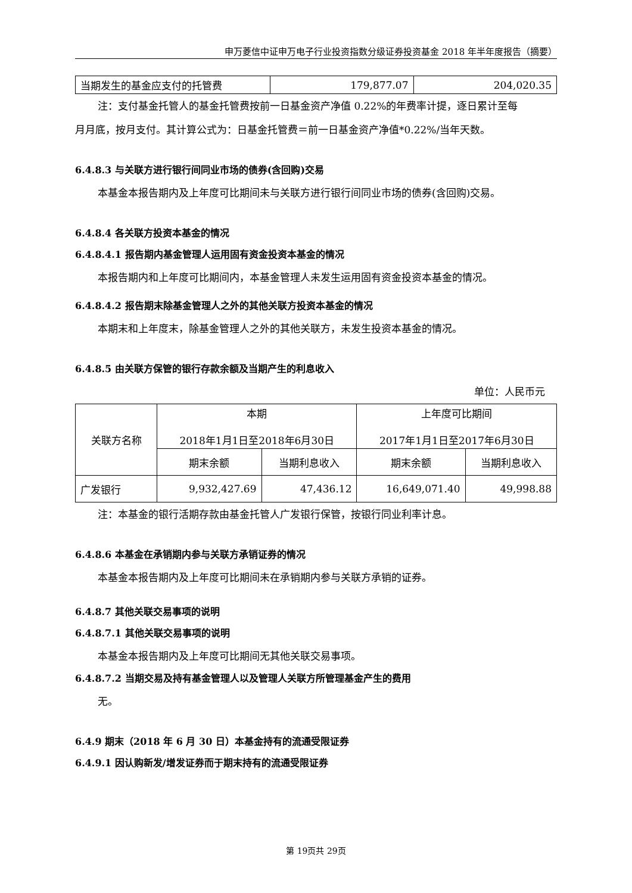申万菱信中证申万电子行业投资指数分级证券投资基金 2018 年半年度报告（摘要）
| 当期发生的基金应支付的托管费 | 179,877.07 | 204,020.35 |
注：支付基金托管人的基金托管费按前一日基金资产净值 0.22%的年费率计提，逐日累计至每
月月底，按月支付。其计算公式为：日基金托管费＝前一日基金资产净值*0.22%/当年天数。
6.4.8.3 与关联方进行银行间同业市场的债券(含回购)交易
本基金本报告期内及上年度可比期间未与关联方进行银行间同业市场的债券(含回购)交易。
6.4.8.4 各关联方投资本基金的情况
6.4.8.4.1 报告期内基金管理人运用固有资金投资本基金的情况
本报告期内和上年度可比期间内，本基金管理人未发生运用固有资金投资本基金的情况。
6.4.8.4.2 报告期末除基金管理人之外的其他关联方投资本基金的情况
本期末和上年度末，除基金管理人之外的其他关联方，未发生投资本基金的情况。
6.4.8.5 由关联方保管的银行存款余额及当期产生的利息收入
单位：人民币元
| 关联方名称 | 本期 2018年1月1日至2018年6月30日 | | 上年度可比期间 2017年1月1日至2017年6月30日 | |
| | 期末余额 | 当期利息收入 | 期末余额 | 当期利息收入 |
| 广发银行 | 9,932,427.69 | 47,436.12 | 16,649,071.40 | 49,998.88 |
注：本基金的银行活期存款由基金托管人广发银行保管，按银行同业利率计息。
6.4.8.6 本基金在承销期内参与关联方承销证券的情况
本基金本报告期内及上年度可比期间未在承销期内参与关联方承销的证券。
6.4.8.7 其他关联交易事项的说明
6.4.8.7.1 其他关联交易事项的说明
本基金本报告期内及上年度可比期间无其他关联交易事项。
6.4.8.7.2 当期交易及持有基金管理人以及管理人关联方所管理基金产生的费用
无。
6.4.9 期末（2018 年 6 月 30 日）本基金持有的流通受限证券
6.4.9.1 因认购新发/增发证券而于期末持有的流通受限证券
第 19页共 29页